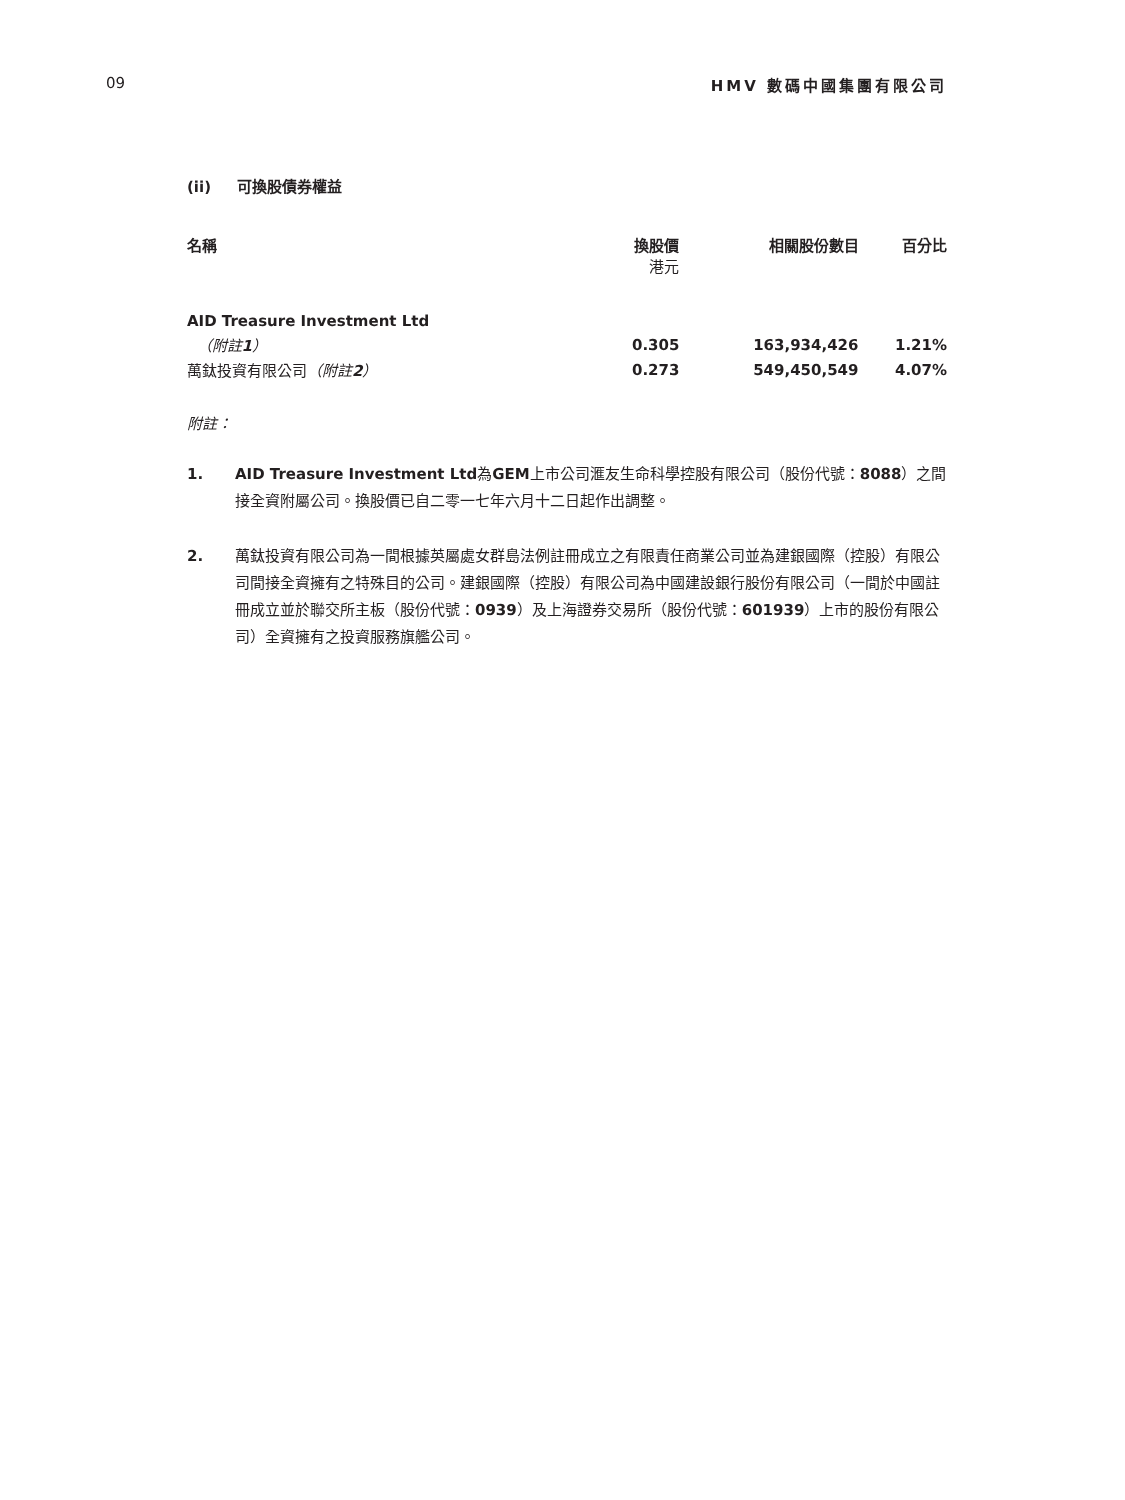09 HMV 數碼中國集團有限公司
(ii) 可換股債券權益
| 名稱 | 換股價 港元 | 相關股份數目 | 百分比 |
| --- | --- | --- | --- |
| AID Treasure Investment Ltd | | | |
| （附註 1 ） | 0.305 | 163,934,426 | 1.21% |
| 萬鈦投資有限公司 （附註 2 ） | 0.273 | 549,450,549 | 4.07% |
附註：
1. AID Treasure Investment Ltd為GEM上市公司滙友生命科學控股有限公司（股份代號：8088）之間接全資附屬公司。換股價已自二零一七年六月十二日起作出調整。
2. 萬鈦投資有限公司為一間根據英屬處女群島法例註冊成立之有限責任商業公司並為建銀國際（控股）有限公司間接全資擁有之特殊目的公司。建銀國際（控股）有限公司為中國建設銀行股份有限公司（一間於中國註冊成立並於聯交所主板（股份代號：0939）及上海證券交易所（股份代號：601939）上市的股份有限公司）全資擁有之投資服務旗艦公司。